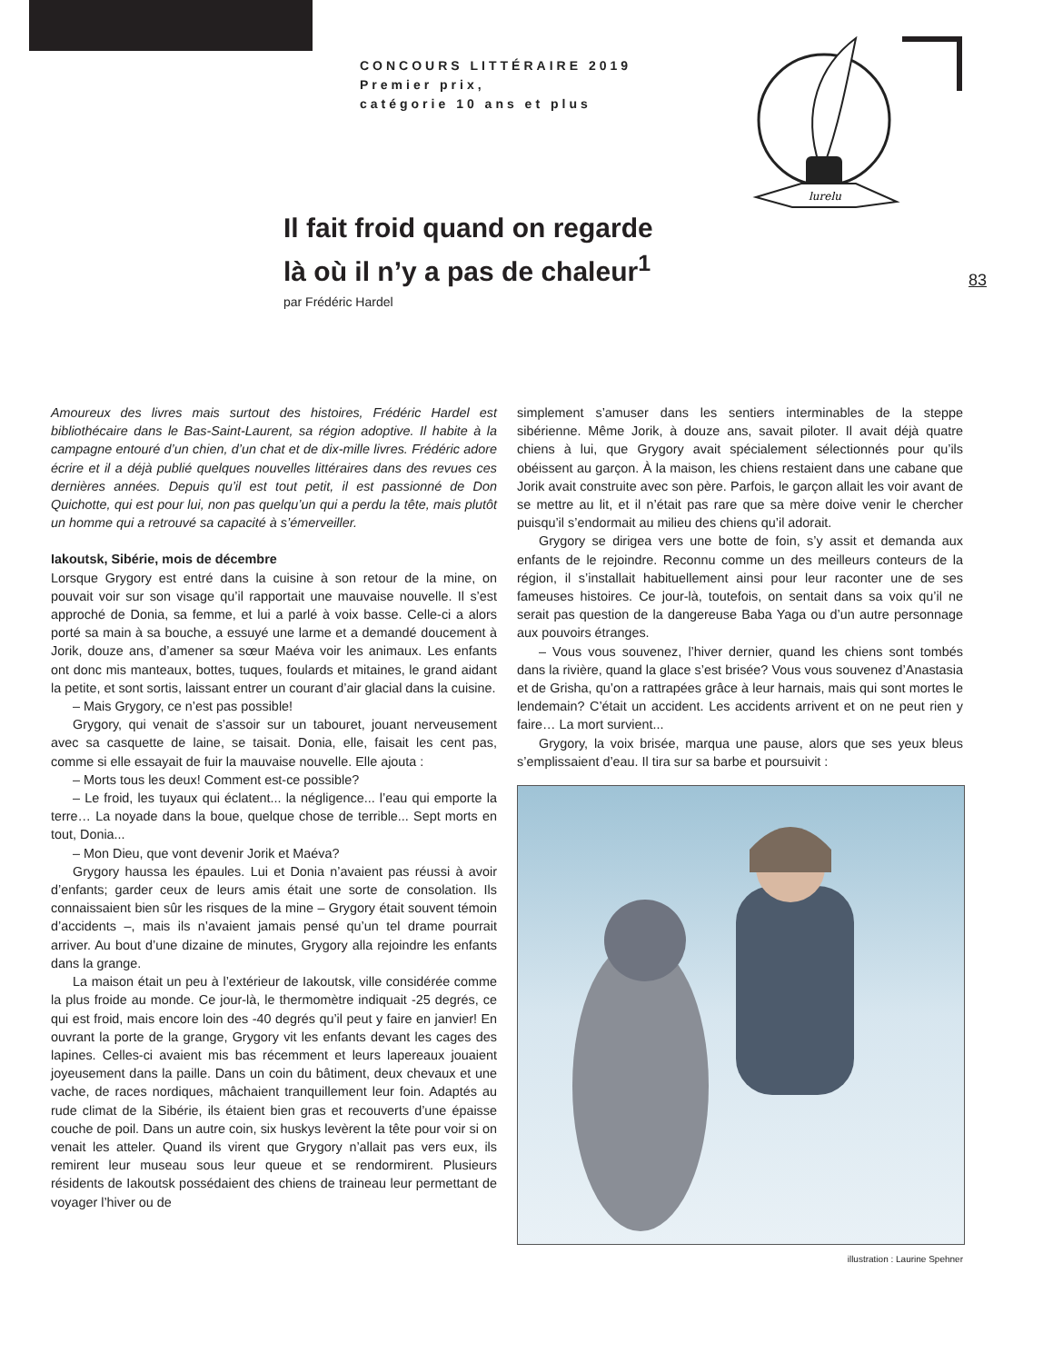CONCOURS LITTÉRAIRE 2019
Premier prix,
catégorie 10 ans et plus
lurelu
Il fait froid quand on regarde là où il n’y a pas de chaleur<sup>1</sup>
par Frédéric Hardel
83
Amoureux des livres mais surtout des histoires, Frédéric Hardel est bibliothécaire dans le Bas-Saint-Laurent, sa région adoptive. Il habite à la campagne entouré d’un chien, d’un chat et de dix-mille livres. Frédéric adore écrire et il a déjà publié quelques nouvelles littéraires dans des revues ces dernières années. Depuis qu’il est tout petit, il est passionné de Don Quichotte, qui est pour lui, non pas quelqu’un qui a perdu la tête, mais plutôt un homme qui a retrouvé sa capacité à s’émerveiller.
Iakoutsk, Sibérie, mois de décembre
Lorsque Grygory est entré dans la cuisine à son retour de la mine, on pouvait voir sur son visage qu’il rapportait une mauvaise nouvelle. Il s’est approché de Donia, sa femme, et lui a parlé à voix basse. Celle-ci a alors porté sa main à sa bouche, a essuyé une larme et a demandé doucement à Jorik, douze ans, d’amener sa sœur Maéva voir les animaux. Les enfants ont donc mis manteaux, bottes, tuques, foulards et mitaines, le grand aidant la petite, et sont sortis, laissant entrer un courant d’air glacial dans la cuisine.
– Mais Grygory, ce n’est pas possible!
Grygory, qui venait de s’assoir sur un tabouret, jouant nerveusement avec sa casquette de laine, se taisait. Donia, elle, faisait les cent pas, comme si elle essayait de fuir la mauvaise nouvelle. Elle ajouta :
– Morts tous les deux! Comment est-ce possible?
– Le froid, les tuyaux qui éclatent... la négligence... l’eau qui emporte la terre… La noyade dans la boue, quelque chose de terrible... Sept morts en tout, Donia...
– Mon Dieu, que vont devenir Jorik et Maéva?
Grygory haussa les épaules. Lui et Donia n’avaient pas réussi à avoir d’enfants; garder ceux de leurs amis était une sorte de consolation. Ils connaissaient bien sûr les risques de la mine – Grygory était souvent témoin d’accidents –, mais ils n’avaient jamais pensé qu’un tel drame pourrait arriver. Au bout d’une dizaine de minutes, Grygory alla rejoindre les enfants dans la grange.
La maison était un peu à l’extérieur de Iakoutsk, ville considérée comme la plus froide au monde. Ce jour-là, le thermomètre indiquait -25 degrés, ce qui est froid, mais encore loin des -40 degrés qu’il peut y faire en janvier! En ouvrant la porte de la grange, Grygory vit les enfants devant les cages des lapines. Celles-ci avaient mis bas récemment et leurs lapereaux jouaient joyeusement dans la paille. Dans un coin du bâtiment, deux chevaux et une vache, de races nordiques, mâchaient tranquillement leur foin. Adaptés au rude climat de la Sibérie, ils étaient bien gras et recouverts d’une épaisse couche de poil. Dans un autre coin, six huskys levèrent la tête pour voir si on venait les atteler. Quand ils virent que Grygory n’allait pas vers eux, ils remirent leur museau sous leur queue et se rendormirent. Plusieurs résidents de Iakoutsk possédaient des chiens de traineau leur permettant de voyager l’hiver ou de
simplement s’amuser dans les sentiers interminables de la steppe sibérienne. Même Jorik, à douze ans, savait piloter. Il avait déjà quatre chiens à lui, que Grygory avait spécialement sélectionnés pour qu’ils obéissent au garçon. À la maison, les chiens restaient dans une cabane que Jorik avait construite avec son père. Parfois, le garçon allait les voir avant de se mettre au lit, et il n’était pas rare que sa mère doive venir le chercher puisqu’il s’endormait au milieu des chiens qu’il adorait.
Grygory se dirigea vers une botte de foin, s’y assit et demanda aux enfants de le rejoindre. Reconnu comme un des meilleurs conteurs de la région, il s’installait habituellement ainsi pour leur raconter une de ses fameuses histoires. Ce jour-là, toutefois, on sentait dans sa voix qu’il ne serait pas question de la dangereuse Baba Yaga ou d’un autre personnage aux pouvoirs étranges.
– Vous vous souvenez, l’hiver dernier, quand les chiens sont tombés dans la rivière, quand la glace s’est brisée? Vous vous souvenez d’Anastasia et de Grisha, qu’on a rattrapées grâce à leur harnais, mais qui sont mortes le lendemain? C’était un accident. Les accidents arrivent et on ne peut rien y faire… La mort survient...
Grygory, la voix brisée, marqua une pause, alors que ses yeux bleus s’emplissaient d’eau. Il tira sur sa barbe et poursuivit :
illustration : Laurine Spehner